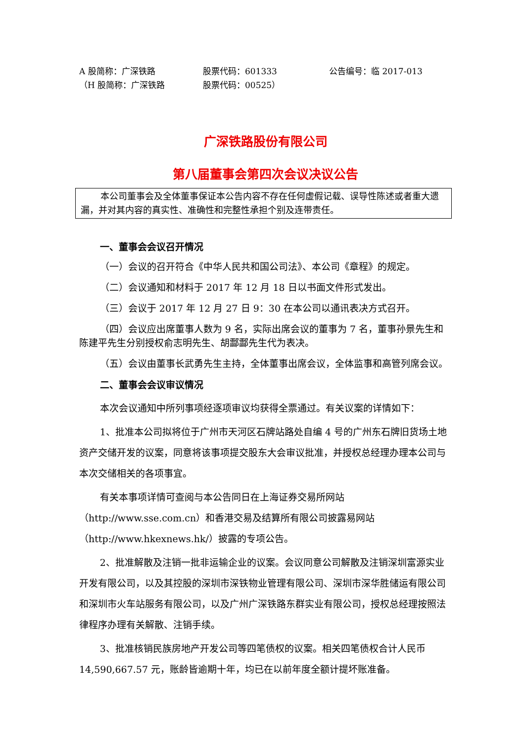A 股简称：广深铁路
股票代码：601333
公告编号：临 2017-013
（H 股简称：广深铁路
股票代码：00525）
广深铁路股份有限公司
第八届董事会第四次会议决议公告
本公司董事会及全体董事保证本公告内容不存在任何虚假记载、误导性陈述或者重大遗漏，并对其内容的真实性、准确性和完整性承担个别及连带责任。
一、董事会会议召开情况
（一）会议的召开符合《中华人民共和国公司法》、本公司《章程》的规定。
（二）会议通知和材料于 2017 年 12 月 18 日以书面文件形式发出。
（三）会议于 2017 年 12 月 27 日 9：30 在本公司以通讯表决方式召开。
（四）会议应出席董事人数为 9 名，实际出席会议的董事为 7 名，董事孙景先生和陈建平先生分别授权俞志明先生、胡酃酃先生代为表决。
（五）会议由董事长武勇先生主持，全体董事出席会议，全体监事和高管列席会议。
二、董事会会议审议情况
本次会议通知中所列事项经逐项审议均获得全票通过。有关议案的详情如下：
1、批准本公司拟将位于广州市天河区石牌站路处自编 4 号的广州东石牌旧货场土地资产交储开发的议案，同意将该事项提交股东大会审议批准，并授权总经理办理本公司与本次交储相关的各项事宜。
有关本事项详情可查阅与本公告同日在上海证券交易所网站（http://www.sse.com.cn）和香港交易及结算所有限公司披露易网站（http://www.hkexnews.hk/）披露的专项公告。
2、批准解散及注销一批非运输企业的议案。会议同意公司解散及注销深圳富源实业开发有限公司，以及其控股的深圳市深铁物业管理有限公司、深圳市深华胜储运有限公司和深圳市火车站服务有限公司，以及广州广深铁路东群实业有限公司，授权总经理按照法律程序办理有关解散、注销手续。
3、批准核销民族房地产开发公司等四笔债权的议案。相关四笔债权合计人民币 14,590,667.57 元，账龄皆逾期十年，均已在以前年度全额计提坏账准备。